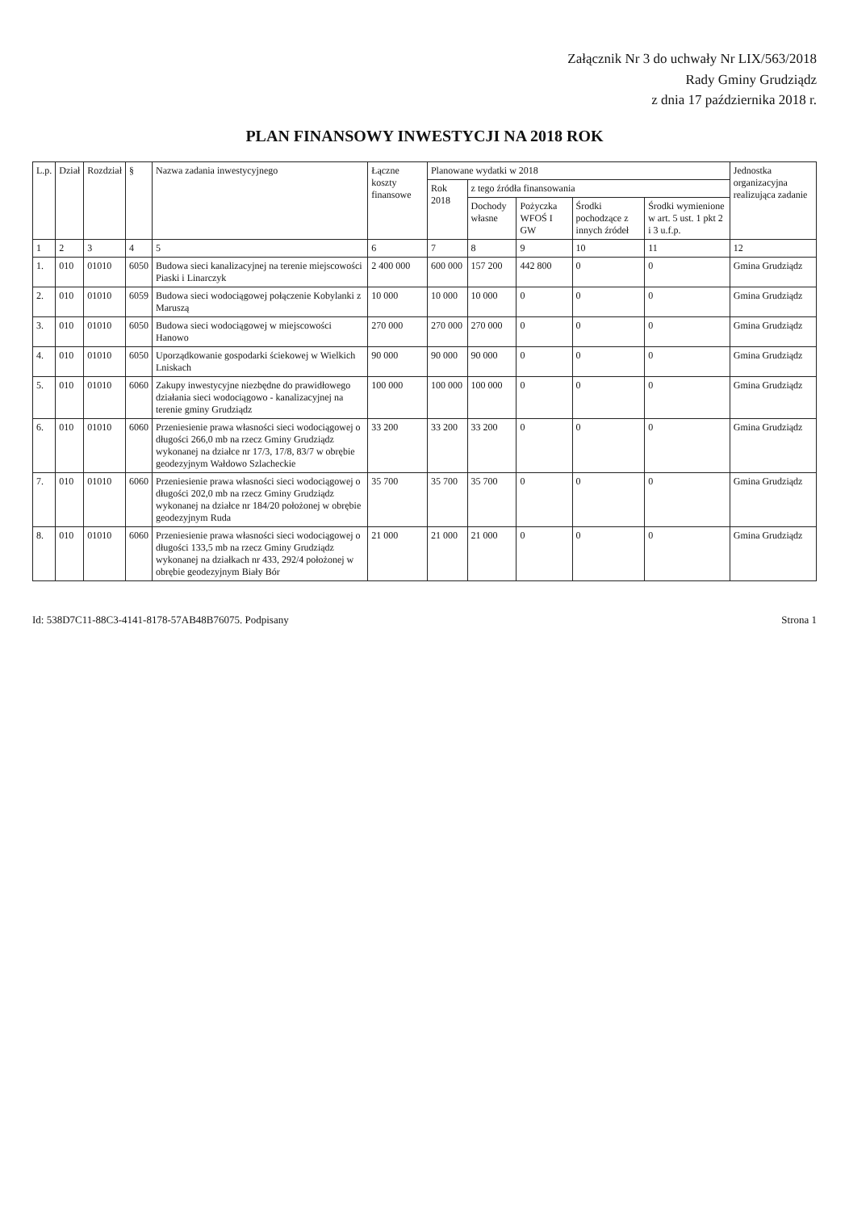Załącznik Nr 3 do uchwały Nr LIX/563/2018
Rady Gminy Grudziądz
z dnia 17 października 2018 r.
PLAN FINANSOWY INWESTYCJI NA 2018 ROK
| L.p. | Dział | Rozdział | § | Nazwa zadania inwestycyjnego | Łączne koszty finansowe | Planowane wydatki w 2018 | | | | | Jednostka organizacyjna realizująca zadanie |
| --- | --- | --- | --- | --- | --- | --- | --- | --- | --- | --- | --- |
| | | | | | | Rok 2018 | z tego źródła finansowania | | | | |
| | | | | | | | Dochody własne | Pożyczka WFOŚ I GW | Środki pochodzące z innych źródeł | Środki wymienione w art. 5 ust. 1 pkt 2 i 3 u.f.p. | |
| 1 | 2 | 3 | 4 | 5 | 6 | 7 | 8 | 9 | 10 | 11 | 12 |
| 1. | 010 | 01010 | 6050 | Budowa sieci kanalizacyjnej na terenie miejscowości Piaski i Linarczyk | 2 400 000 | 600 000 | 157 200 | 442 800 | 0 | 0 | Gmina Grudziądz |
| 2. | 010 | 01010 | 6059 | Budowa sieci wodociągowej połączenie Kobylanki z Maruszą | 10 000 | 10 000 | 10 000 | 0 | 0 | 0 | Gmina Grudziądz |
| 3. | 010 | 01010 | 6050 | Budowa sieci wodociągowej w miejscowości Hanowo | 270 000 | 270 000 | 270 000 | 0 | 0 | 0 | Gmina Grudziądz |
| 4. | 010 | 01010 | 6050 | Uporządkowanie gospodarki ściekowej w Wielkich Lniskach | 90 000 | 90 000 | 90 000 | 0 | 0 | 0 | Gmina Grudziądz |
| 5. | 010 | 01010 | 6060 | Zakupy inwestycyjne niezbędne do prawidłowego działania sieci wodociągowo - kanalizacyjnej na terenie gminy Grudziądz | 100 000 | 100 000 | 100 000 | 0 | 0 | 0 | Gmina Grudziądz |
| 6. | 010 | 01010 | 6060 | Przeniesienie prawa własności sieci wodociągowej o długości 266,0 mb na rzecz Gminy Grudziądz wykonanej na działce nr 17/3, 17/8, 83/7 w obrębie geodezyjnym Wałdowo Szlacheckie | 33 200 | 33 200 | 33 200 | 0 | 0 | 0 | Gmina Grudziądz |
| 7. | 010 | 01010 | 6060 | Przeniesienie prawa własności sieci wodociągowej o długości 202,0 mb na rzecz Gminy Grudziądz wykonanej na działce nr 184/20 położonej w obrębie geodezyjnym Ruda | 35 700 | 35 700 | 35 700 | 0 | 0 | 0 | Gmina Grudziądz |
| 8. | 010 | 01010 | 6060 | Przeniesienie prawa własności sieci wodociągowej o długości 133,5 mb na rzecz Gminy Grudziądz wykonanej na działkach nr 433, 292/4 położonej w obrębie geodezyjnym Biały Bór | 21 000 | 21 000 | 21 000 | 0 | 0 | 0 | Gmina Grudziądz |
Id: 538D7C11-88C3-4141-8178-57AB48B76075. Podpisany Strona 1